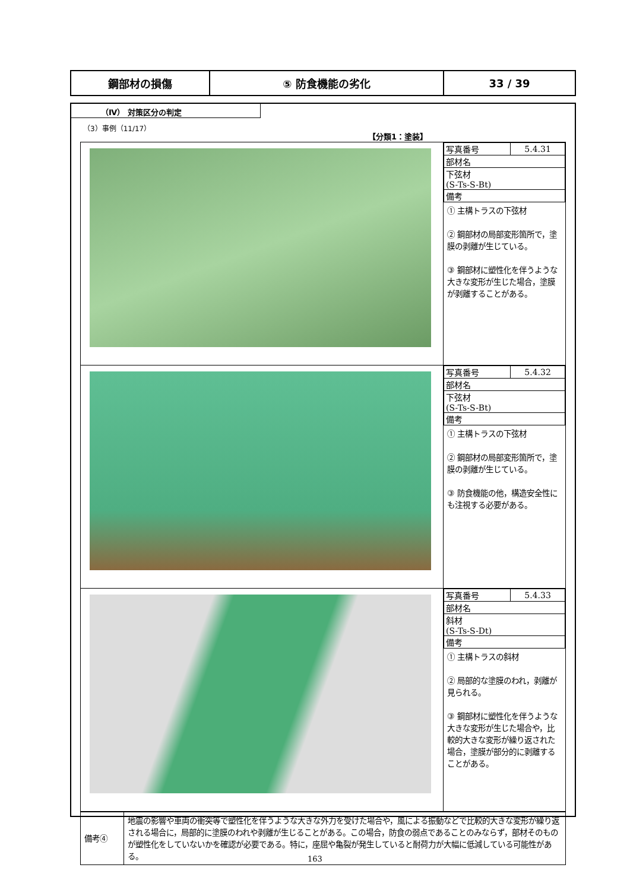| 鋼部材の損傷 | ⑤ 防食機能の劣化 | 33 / 39 |
（Ⅳ） 対策区分の判定
（3）事例（11/17）
【分類1：塗装】
| | / 写真番号 / 5.4.31 / / 部材名 / / / 下弦材 (S-Ts-S-Bt) / / / 備考 / / ① 主構トラスの下弦材 ② 鋼部材の局部変形箇所で，塗膜の剥離が生じている。 ③ 鋼部材に塑性化を伴うような大きな変形が生じた場合，塗膜が剥離することがある。 |
| | / 写真番号 / 5.4.32 / / 部材名 / / / 下弦材 (S-Ts-S-Bt) / / / 備考 / / ① 主構トラスの下弦材 ② 鋼部材の局部変形箇所で，塗膜の剥離が生じている。 ③ 防食機能の他，構造安全性にも注視する必要がある。 |
| | / 写真番号 / 5.4.33 / / 部材名 / / / 斜材 (S-Ts-S-Dt) / / / 備考 / / ① 主構トラスの斜材 ② 局部的な塗膜のわれ，剥離が見られる。 ③ 鋼部材に塑性化を伴うような大きな変形が生じた場合や，比較的大きな変形が繰り返された場合，塗膜が部分的に剥離することがある。 |
| 備考④ | 地震の影響や車両の衝突等で塑性化を伴うような大きな外力を受けた場合や，風による振動などで比較的大きな変形が繰り返される場合に，局部的に塗膜のわれや剥離が生じることがある。この場合，防食の弱点であることのみならず，部材そのものが塑性化をしていないかを確認が必要である。特に，座屈や亀裂が発生していると耐荷力が大幅に低減している可能性がある。 |
163